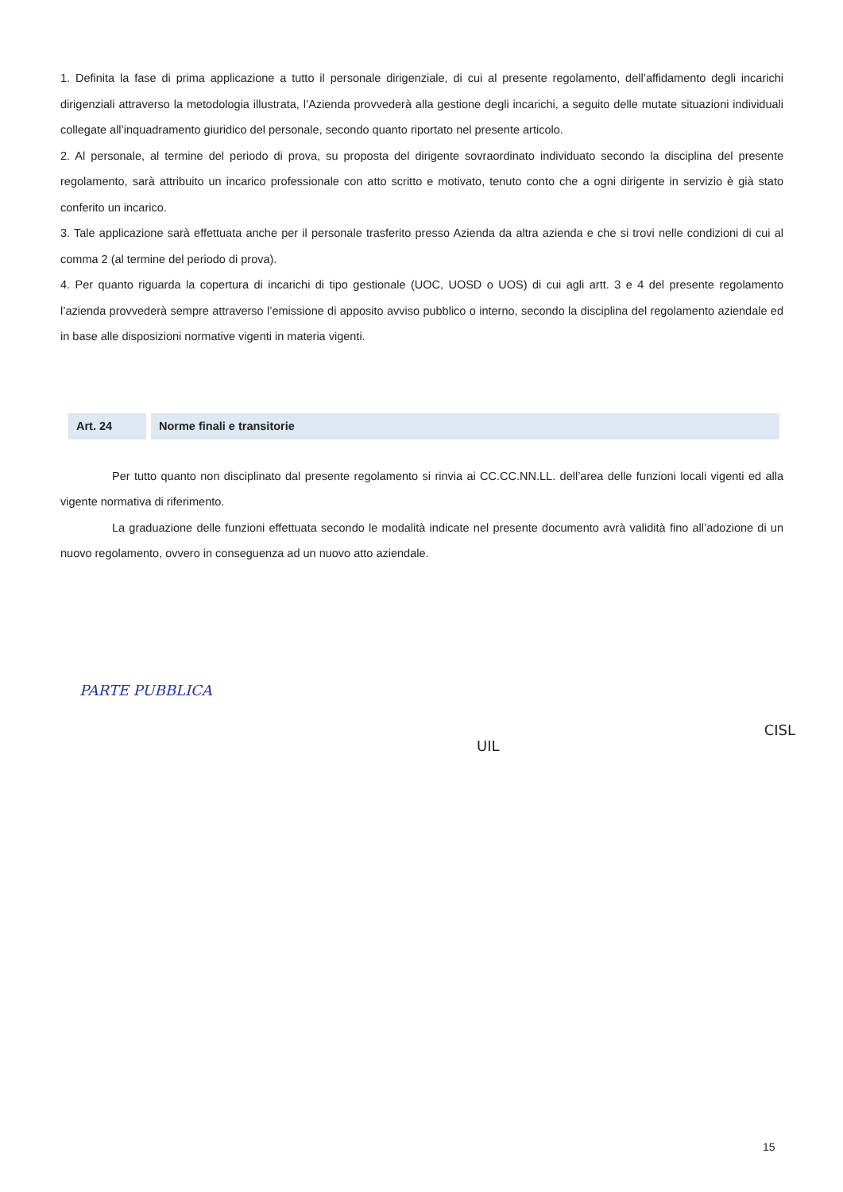1. Definita la fase di prima applicazione a tutto il personale dirigenziale, di cui al presente regolamento, dell’affidamento degli incarichi dirigenziali attraverso la metodologia illustrata, l’Azienda provvederà alla gestione degli incarichi, a seguito delle mutate situazioni individuali collegate all’inquadramento giuridico del personale, secondo quanto riportato nel presente articolo.
2. Al personale, al termine del periodo di prova, su proposta del dirigente sovraordinato individuato secondo la disciplina del presente regolamento, sarà attribuito un incarico professionale con atto scritto e motivato, tenuto conto che a ogni dirigente in servizio è già stato conferito un incarico.
3. Tale applicazione sarà effettuata anche per il personale trasferito presso Azienda da altra azienda e che si trovi nelle condizioni di cui al comma 2 (al termine del periodo di prova).
4. Per quanto riguarda la copertura di incarichi di tipo gestionale (UOC, UOSD o UOS) di cui agli artt. 3 e 4 del presente regolamento l’azienda provvederà sempre attraverso l’emissione di apposito avviso pubblico o interno, secondo la disciplina del regolamento aziendale ed in base alle disposizioni normative vigenti in materia vigenti.
Art. 24 Norme finali e transitorie
Per tutto quanto non disciplinato dal presente regolamento si rinvia ai CC.CC.NN.LL. dell’area delle funzioni locali vigenti ed alla vigente normativa di riferimento.
La graduazione delle funzioni effettuata secondo le modalità indicate nel presente documento avrà validità fino all’adozione di un nuovo regolamento, ovvero in conseguenza ad un nuovo atto aziendale.
PARTE PUBBLICA
UIL
CISL
15